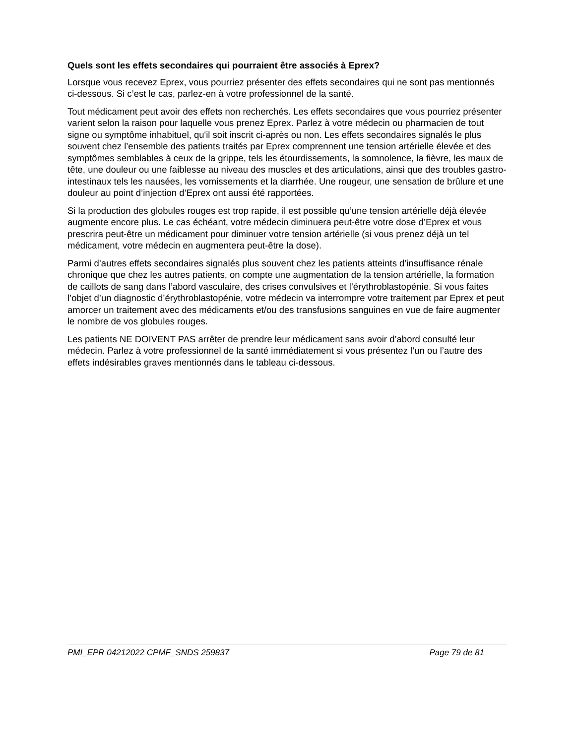Quels sont les effets secondaires qui pourraient être associés à Eprex?
Lorsque vous recevez Eprex, vous pourriez présenter des effets secondaires qui ne sont pas mentionnés ci-dessous. Si c’est le cas, parlez-en à votre professionnel de la santé.
Tout médicament peut avoir des effets non recherchés. Les effets secondaires que vous pourriez présenter varient selon la raison pour laquelle vous prenez Eprex. Parlez à votre médecin ou pharmacien de tout signe ou symptôme inhabituel, qu'il soit inscrit ci-après ou non. Les effets secondaires signalés le plus souvent chez l’ensemble des patients traités par Eprex comprennent une tension artérielle élevée et des symptômes semblables à ceux de la grippe, tels les étourdissements, la somnolence, la fièvre, les maux de tête, une douleur ou une faiblesse au niveau des muscles et des articulations, ainsi que des troubles gastro-intestinaux tels les nausées, les vomissements et la diarrhée. Une rougeur, une sensation de brûlure et une douleur au point d’injection d’Eprex ont aussi été rapportées.
Si la production des globules rouges est trop rapide, il est possible qu’une tension artérielle déjà élevée augmente encore plus. Le cas échéant, votre médecin diminuera peut-être votre dose d’Eprex et vous prescrira peut-être un médicament pour diminuer votre tension artérielle (si vous prenez déjà un tel médicament, votre médecin en augmentera peut-être la dose).
Parmi d’autres effets secondaires signalés plus souvent chez les patients atteints d’insuffisance rénale chronique que chez les autres patients, on compte une augmentation de la tension artérielle, la formation de caillots de sang dans l’abord vasculaire, des crises convulsives et l’érythroblastopénie. Si vous faites l’objet d’un diagnostic d’érythroblastopénie, votre médecin va interrompre votre traitement par Eprex et peut amorcer un traitement avec des médicaments et/ou des transfusions sanguines en vue de faire augmenter le nombre de vos globules rouges.
Les patients NE DOIVENT PAS arrêter de prendre leur médicament sans avoir d’abord consulté leur médecin. Parlez à votre professionnel de la santé immédiatement si vous présentez l’un ou l’autre des effets indésirables graves mentionnés dans le tableau ci-dessous.
PMI_EPR 04212022 CPMF_SNDS 259837 Page 79 de 81